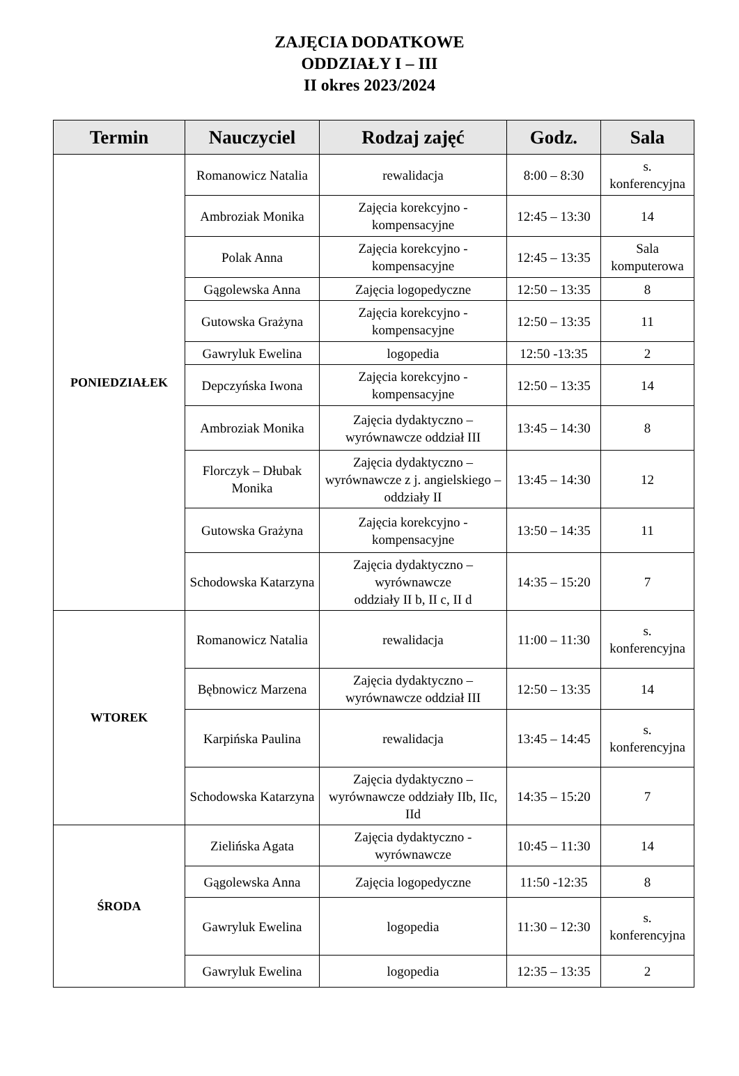ZAJĘCIA DODATKOWE
ODDZIAŁY I – III
II okres 2023/2024
| Termin | Nauczyciel | Rodzaj zajęć | Godz. | Sala |
| --- | --- | --- | --- | --- |
| PONIEDZIAŁEK | Romanowicz Natalia | rewalidacja | 8:00 – 8:30 | s. konferencyjna |
| | Ambroziak Monika | Zajęcia korekcyjno - kompensacyjne | 12:45 – 13:30 | 14 |
| | Polak Anna | Zajęcia korekcyjno - kompensacyjne | 12:45 – 13:35 | Sala komputerowa |
| | Gągolewska Anna | Zajęcia logopedyczne | 12:50 – 13:35 | 8 |
| | Gutowska Grażyna | Zajęcia korekcyjno - kompensacyjne | 12:50 – 13:35 | 11 |
| | Gawryluk Ewelina | logopedia | 12:50 -13:35 | 2 |
| | Depczyńska Iwona | Zajęcia korekcyjno - kompensacyjne | 12:50 – 13:35 | 14 |
| | Ambroziak Monika | Zajęcia dydaktyczno – wyrównawcze oddział III | 13:45 – 14:30 | 8 |
| | Florczyk – Dłubak Monika | Zajęcia dydaktyczno – wyrównawcze z j. angielskiego – oddziały II | 13:45 – 14:30 | 12 |
| | Gutowska Grażyna | Zajęcia korekcyjno - kompensacyjne | 13:50 – 14:35 | 11 |
| | Schodowska Katarzyna | Zajęcia dydaktyczno – wyrównawcze oddziały II b, II c, II d | 14:35 – 15:20 | 7 |
| WTOREK | Romanowicz Natalia | rewalidacja | 11:00 – 11:30 | s. konferencyjna |
| | Bębnowicz Marzena | Zajęcia dydaktyczno – wyrównawcze oddział III | 12:50 – 13:35 | 14 |
| | Karpińska Paulina | rewalidacja | 13:45 – 14:45 | s. konferencyjna |
| | Schodowska Katarzyna | Zajęcia dydaktyczno – wyrównawcze oddziały IIb, IIc, IId | 14:35 – 15:20 | 7 |
| ŚRODA | Zielińska Agata | Zajęcia dydaktyczno - wyrównawcze | 10:45 – 11:30 | 14 |
| | Gągolewska Anna | Zajęcia logopedyczne | 11:50 -12:35 | 8 |
| | Gawryluk Ewelina | logopedia | 11:30 – 12:30 | s. konferencyjna |
| | Gawryluk Ewelina | logopedia | 12:35 – 13:35 | 2 |